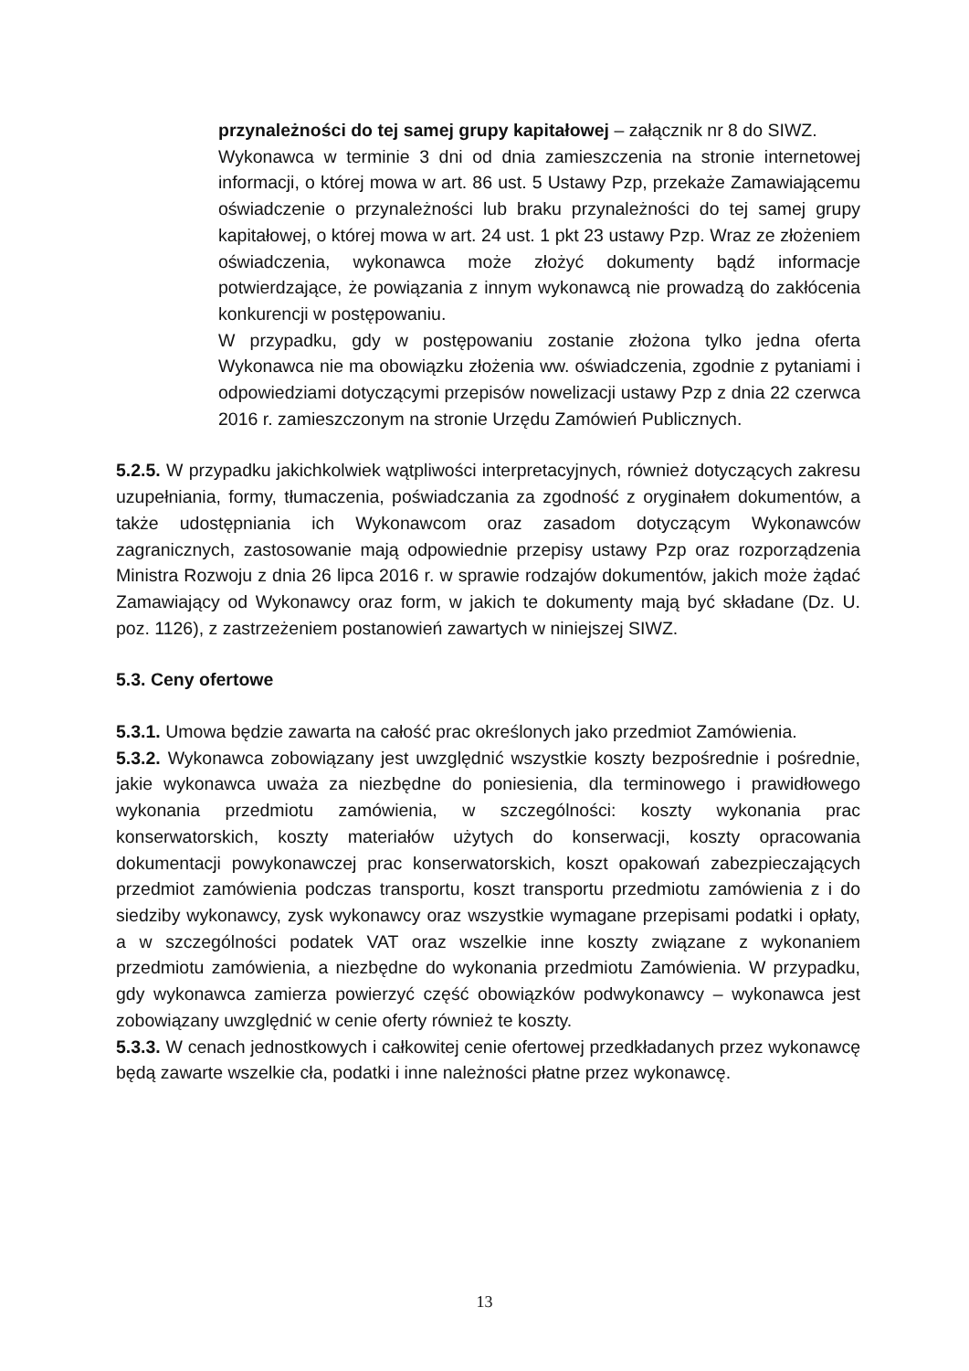przynależności do tej samej grupy kapitałowej – załącznik nr 8 do SIWZ.
Wykonawca w terminie 3 dni od dnia zamieszczenia na stronie internetowej informacji, o której mowa w art. 86 ust. 5 Ustawy Pzp, przekaże Zamawiającemu oświadczenie o przynależności lub braku przynależności do tej samej grupy kapitałowej, o której mowa w art. 24 ust. 1 pkt 23 ustawy Pzp. Wraz ze złożeniem oświadczenia, wykonawca może złożyć dokumenty bądź informacje potwierdzające, że powiązania z innym wykonawcą nie prowadzą do zakłócenia konkurencji w postępowaniu.
W przypadku, gdy w postępowaniu zostanie złożona tylko jedna oferta Wykonawca nie ma obowiązku złożenia ww. oświadczenia, zgodnie z pytaniami i odpowiedziami dotyczącymi przepisów nowelizacji ustawy Pzp z dnia 22 czerwca 2016 r. zamieszczonym na stronie Urzędu Zamówień Publicznych.
5.2.5. W przypadku jakichkolwiek wątpliwości interpretacyjnych, również dotyczących zakresu uzupełniania, formy, tłumaczenia, poświadczania za zgodność z oryginałem dokumentów, a także udostępniania ich Wykonawcom oraz zasadom dotyczącym Wykonawców zagranicznych, zastosowanie mają odpowiednie przepisy ustawy Pzp oraz rozporządzenia Ministra Rozwoju z dnia 26 lipca 2016 r. w sprawie rodzajów dokumentów, jakich może żądać Zamawiający od Wykonawcy oraz form, w jakich te dokumenty mają być składane (Dz. U. poz. 1126), z zastrzeżeniem postanowień zawartych w niniejszej SIWZ.
5.3. Ceny ofertowe
5.3.1. Umowa będzie zawarta na całość prac określonych jako przedmiot Zamówienia.
5.3.2. Wykonawca zobowiązany jest uwzględnić wszystkie koszty bezpośrednie i pośrednie, jakie wykonawca uważa za niezbędne do poniesienia, dla terminowego i prawidłowego wykonania przedmiotu zamówienia, w szczególności: koszty wykonania prac konserwatorskich, koszty materiałów użytych do konserwacji, koszty opracowania dokumentacji powykonawczej prac konserwatorskich, koszt opakowań zabezpieczających przedmiot zamówienia podczas transportu, koszt transportu przedmiotu zamówienia z i do siedziby wykonawcy, zysk wykonawcy oraz wszystkie wymagane przepisami podatki i opłaty, a w szczególności podatek VAT oraz wszelkie inne koszty związane z wykonaniem przedmiotu zamówienia, a niezbędne do wykonania przedmiotu Zamówienia. W przypadku, gdy wykonawca zamierza powierzyć część obowiązków podwykonawcy – wykonawca jest zobowiązany uwzględnić w cenie oferty również te koszty.
5.3.3. W cenach jednostkowych i całkowitej cenie ofertowej przedkładanych przez wykonawcę będą zawarte wszelkie cła, podatki i inne należności płatne przez wykonawcę.
13